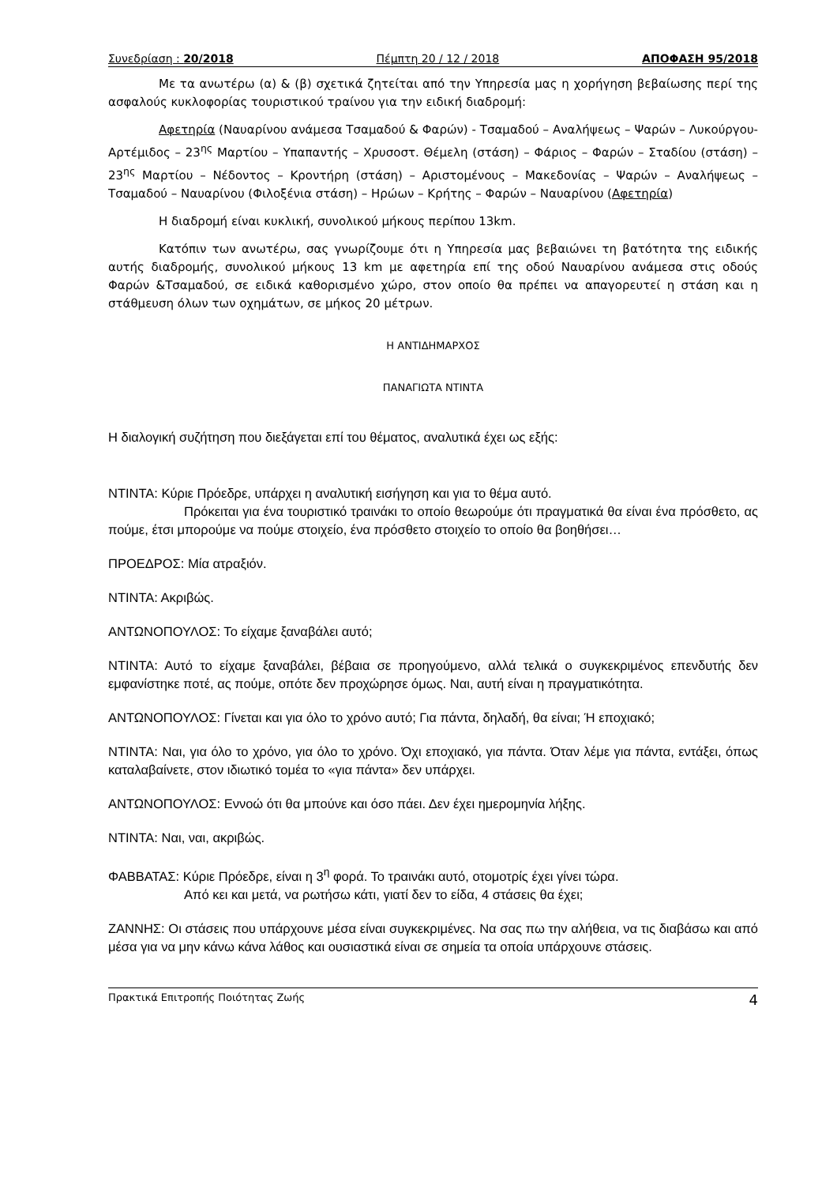Συνεδρίαση : 20/2018 Πέμπτη 20 / 12 / 2018 ΑΠΟΦΑΣΗ 95/2018
Με τα ανωτέρω (α) & (β) σχετικά ζητείται από την Υπηρεσία μας η χορήγηση βεβαίωσης περί της ασφαλούς κυκλοφορίας τουριστικού τραίνου για την ειδική διαδρομή:
Αφετηρία (Ναυαρίνου ανάμεσα Τσαμαδού & Φαρών) - Τσαμαδού – Αναλήψεως – Ψαρών – Λυκούργου- Αρτέμιδος – 23<sup>ης</sup> Μαρτίου – Υπαπαντής – Χρυσοστ. Θέμελη (στάση) – Φάριος – Φαρών – Σταδίου (στάση) – 23<sup>ης</sup> Μαρτίου – Νέδοντος – Κροντήρη (στάση) – Αριστομένους – Μακεδονίας – Ψαρών – Αναλήψεως – Τσαμαδού – Ναυαρίνου (Φιλοξένια στάση) – Ηρώων – Κρήτης – Φαρών – Ναυαρίνου (Αφετηρία)
Η διαδρομή είναι κυκλική, συνολικού μήκους περίπου 13km.
Κατόπιν των ανωτέρω, σας γνωρίζουμε ότι η Υπηρεσία μας βεβαιώνει τη βατότητα της ειδικής αυτής διαδρομής, συνολικού μήκους 13 km με αφετηρία επί της οδού Ναυαρίνου ανάμεσα στις οδούς Φαρών &Τσαμαδού, σε ειδικά καθορισμένο χώρο, στον οποίο θα πρέπει να απαγορευτεί η στάση και η στάθμευση όλων των οχημάτων, σε μήκος 20 μέτρων.
Η ΑΝΤΙΔΗΜΑΡΧΟΣ
ΠΑΝΑΓΙΩΤΑ ΝΤΙΝΤΑ
Η διαλογική συζήτηση που διεξάγεται επί του θέματος, αναλυτικά έχει ως εξής:
ΝΤΙΝΤΑ: Κύριε Πρόεδρε, υπάρχει η αναλυτική εισήγηση και για το θέμα αυτό.
Πρόκειται για ένα τουριστικό τραινάκι το οποίο θεωρούμε ότι πραγματικά θα είναι ένα πρόσθετο, ας πούμε, έτσι μπορούμε να πούμε στοιχείο, ένα πρόσθετο στοιχείο το οποίο θα βοηθήσει…
ΠΡΟΕΔΡΟΣ: Μία ατραξιόν.
ΝΤΙΝΤΑ: Ακριβώς.
ΑΝΤΩΝΟΠΟΥΛΟΣ: Το είχαμε ξαναβάλει αυτό;
ΝΤΙΝΤΑ: Αυτό το είχαμε ξαναβάλει, βέβαια σε προηγούμενο, αλλά τελικά ο συγκεκριμένος επενδυτής δεν εμφανίστηκε ποτέ, ας πούμε, οπότε δεν προχώρησε όμως. Ναι, αυτή είναι η πραγματικότητα.
ΑΝΤΩΝΟΠΟΥΛΟΣ: Γίνεται και για όλο το χρόνο αυτό; Για πάντα, δηλαδή, θα είναι; Ή εποχιακό;
ΝΤΙΝΤΑ: Ναι, για όλο το χρόνο, για όλο το χρόνο. Όχι εποχιακό, για πάντα. Όταν λέμε για πάντα, εντάξει, όπως καταλαβαίνετε, στον ιδιωτικό τομέα το «για πάντα» δεν υπάρχει.
ΑΝΤΩΝΟΠΟΥΛΟΣ: Εννοώ ότι θα μπούνε και όσο πάει. Δεν έχει ημερομηνία λήξης.
ΝΤΙΝΤΑ: Ναι, ναι, ακριβώς.
ΦΑΒΒΑΤΑΣ: Κύριε Πρόεδρε, είναι η 3<sup>η</sup> φορά. Το τραινάκι αυτό, οτομοτρίς έχει γίνει τώρα.
Από κει και μετά, να ρωτήσω κάτι, γιατί δεν το είδα, 4 στάσεις θα έχει;
ΖΑΝΝΗΣ: Οι στάσεις που υπάρχουνε μέσα είναι συγκεκριμένες. Να σας πω την αλήθεια, να τις διαβάσω και από μέσα για να μην κάνω κάνα λάθος και ουσιαστικά είναι σε σημεία τα οποία υπάρχουνε στάσεις.
Πρακτικά Επιτροπής Ποιότητας Ζωής 4